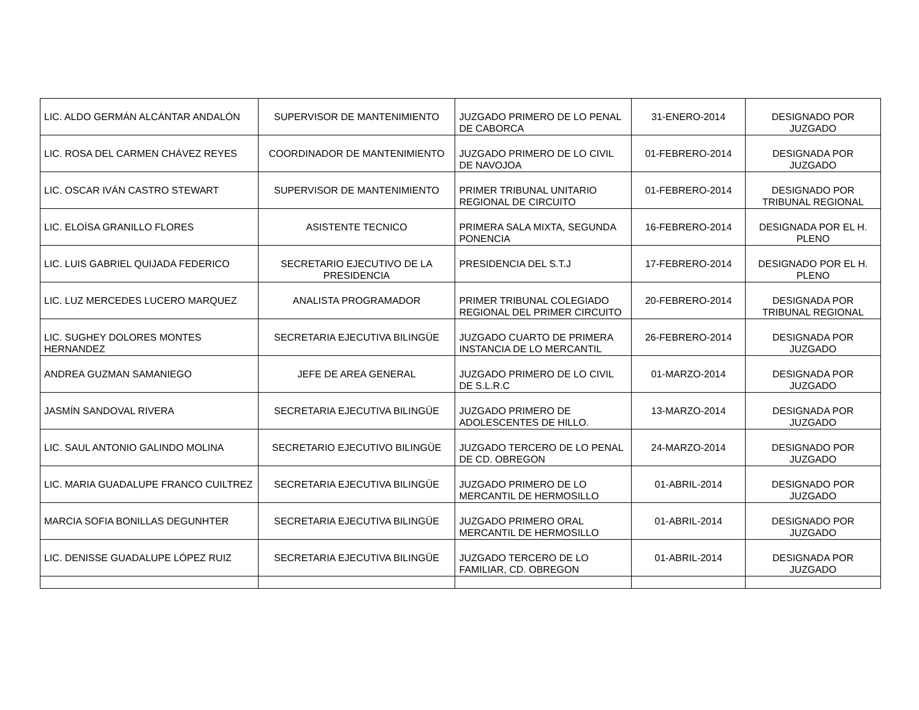| LIC. ALDO GERMÁN ALCÁNTAR ANDALÓN | SUPERVISOR DE MANTENIMIENTO | JUZGADO PRIMERO DE LO PENAL DE CABORCA | 31-ENERO-2014 | DESIGNADO POR JUZGADO |
| LIC. ROSA DEL CARMEN CHÁVEZ REYES | COORDINADOR DE MANTENIMIENTO | JUZGADO PRIMERO DE LO CIVIL DE NAVOJOA | 01-FEBRERO-2014 | DESIGNADA POR JUZGADO |
| LIC. OSCAR IVÁN CASTRO STEWART | SUPERVISOR DE MANTENIMIENTO | PRIMER TRIBUNAL UNITARIO REGIONAL DE CIRCUITO | 01-FEBRERO-2014 | DESIGNADO POR TRIBUNAL REGIONAL |
| LIC. ELOÍSA GRANILLO FLORES | ASISTENTE TECNICO | PRIMERA SALA MIXTA, SEGUNDA PONENCIA | 16-FEBRERO-2014 | DESIGNADA POR EL H. PLENO |
| LIC. LUIS GABRIEL QUIJADA FEDERICO | SECRETARIO EJECUTIVO DE LA PRESIDENCIA | PRESIDENCIA DEL S.T.J | 17-FEBRERO-2014 | DESIGNADO POR EL H. PLENO |
| LIC. LUZ MERCEDES LUCERO MARQUEZ | ANALISTA PROGRAMADOR | PRIMER TRIBUNAL COLEGIADO REGIONAL DEL PRIMER CIRCUITO | 20-FEBRERO-2014 | DESIGNADA POR TRIBUNAL REGIONAL |
| LIC. SUGHEY DOLORES MONTES HERNANDEZ | SECRETARIA EJECUTIVA BILINGÜE | JUZGADO CUARTO DE PRIMERA INSTANCIA DE LO MERCANTIL | 26-FEBRERO-2014 | DESIGNADA POR JUZGADO |
| ANDREA GUZMAN SAMANIEGO | JEFE DE AREA GENERAL | JUZGADO PRIMERO DE LO CIVIL DE S.L.R.C | 01-MARZO-2014 | DESIGNADA POR JUZGADO |
| JASMÍN SANDOVAL RIVERA | SECRETARIA EJECUTIVA BILINGÜE | JUZGADO PRIMERO DE ADOLESCENTES DE HILLO. | 13-MARZO-2014 | DESIGNADA POR JUZGADO |
| LIC. SAUL ANTONIO GALINDO MOLINA | SECRETARIO EJECUTIVO BILINGÜE | JUZGADO TERCERO DE LO PENAL DE CD. OBREGON | 24-MARZO-2014 | DESIGNADO POR JUZGADO |
| LIC. MARIA GUADALUPE FRANCO CUILTREZ | SECRETARIA EJECUTIVA BILINGÜE | JUZGADO PRIMERO DE LO MERCANTIL DE HERMOSILLO | 01-ABRIL-2014 | DESIGNADO POR JUZGADO |
| MARCIA SOFIA BONILLAS DEGUNHTER | SECRETARIA EJECUTIVA BILINGÜE | JUZGADO PRIMERO ORAL MERCANTIL DE HERMOSILLO | 01-ABRIL-2014 | DESIGNADO POR JUZGADO |
| LIC. DENISSE GUADALUPE LÓPEZ RUIZ | SECRETARIA EJECUTIVA BILINGÜE | JUZGADO TERCERO DE LO FAMILIAR, CD. OBREGON | 01-ABRIL-2014 | DESIGNADA POR JUZGADO |